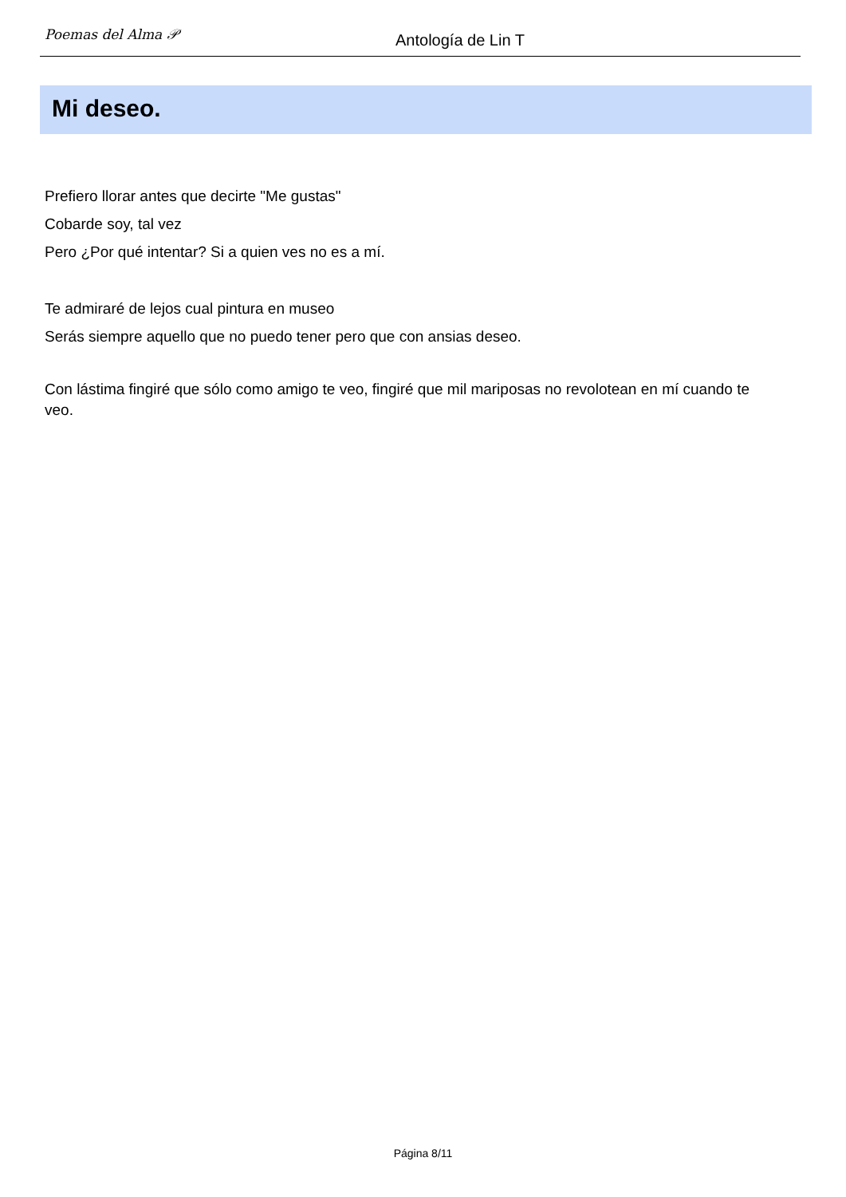Poemas del Alma 𝒫
Antología de Lin T
Mi deseo.
Prefiero llorar antes que decirte "Me gustas"
Cobarde soy, tal vez
Pero ¿Por qué intentar? Si a quien ves no es a mí.
Te admiraré de lejos cual pintura en museo
Serás siempre aquello que no puedo tener pero que con ansias deseo.
Con lástima fingiré que sólo como amigo te veo, fingiré que mil mariposas no revolotean en mí cuando te veo.
Página 8/11